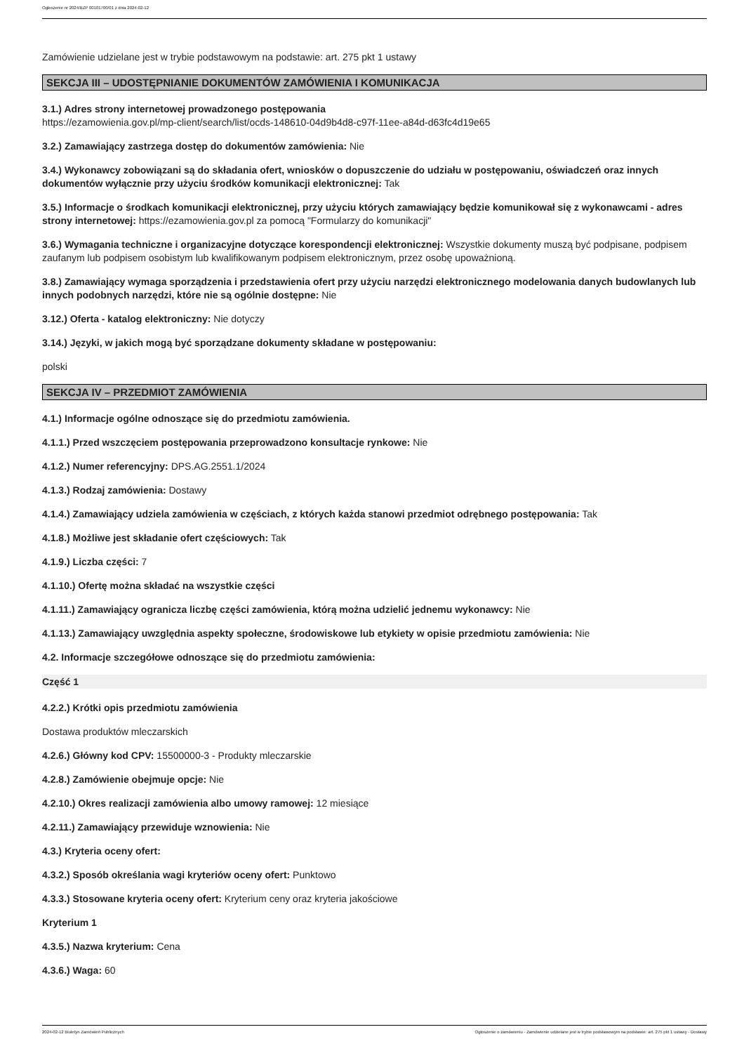Ogłoszenie nr 2024/BZP 00101700/01 z dnia 2024-02-12
Zamówienie udzielane jest w trybie podstawowym na podstawie: art. 275 pkt 1 ustawy
SEKCJA III – UDOSTĘPNIANIE DOKUMENTÓW ZAMÓWIENIA I KOMUNIKACJA
3.1.) Adres strony internetowej prowadzonego postępowania
https://ezamowienia.gov.pl/mp-client/search/list/ocds-148610-04d9b4d8-c97f-11ee-a84d-d63fc4d19e65
3.2.) Zamawiający zastrzega dostęp do dokumentów zamówienia: Nie
3.4.) Wykonawcy zobowiązani są do składania ofert, wniosków o dopuszczenie do udziału w postępowaniu, oświadczeń oraz innych dokumentów wyłącznie przy użyciu środków komunikacji elektronicznej: Tak
3.5.) Informacje o środkach komunikacji elektronicznej, przy użyciu których zamawiający będzie komunikował się z wykonawcami - adres strony internetowej: https://ezamowienia.gov.pl za pomocą "Formularzy do komunikacji"
3.6.) Wymagania techniczne i organizacyjne dotyczące korespondencji elektronicznej: Wszystkie dokumenty muszą być podpisane, podpisem zaufanym lub podpisem osobistym lub kwalifikowanym podpisem elektronicznym, przez osobę upoważnioną.
3.8.) Zamawiający wymaga sporządzenia i przedstawienia ofert przy użyciu narzędzi elektronicznego modelowania danych budowlanych lub innych podobnych narzędzi, które nie są ogólnie dostępne: Nie
3.12.) Oferta - katalog elektroniczny: Nie dotyczy
3.14.) Języki, w jakich mogą być sporządzane dokumenty składane w postępowaniu:
polski
SEKCJA IV – PRZEDMIOT ZAMÓWIENIA
4.1.) Informacje ogólne odnoszące się do przedmiotu zamówienia.
4.1.1.) Przed wszczęciem postępowania przeprowadzono konsultacje rynkowe: Nie
4.1.2.) Numer referencyjny: DPS.AG.2551.1/2024
4.1.3.) Rodzaj zamówienia: Dostawy
4.1.4.) Zamawiający udziela zamówienia w częściach, z których każda stanowi przedmiot odrębnego postępowania: Tak
4.1.8.) Możliwe jest składanie ofert częściowych: Tak
4.1.9.) Liczba części: 7
4.1.10.) Ofertę można składać na wszystkie części
4.1.11.) Zamawiający ogranicza liczbę części zamówienia, którą można udzielić jednemu wykonawcy: Nie
4.1.13.) Zamawiający uwzględnia aspekty społeczne, środowiskowe lub etykiety w opisie przedmiotu zamówienia: Nie
4.2. Informacje szczegółowe odnoszące się do przedmiotu zamówienia:
Część 1
4.2.2.) Krótki opis przedmiotu zamówienia
Dostawa produktów mleczarskich
4.2.6.) Główny kod CPV: 15500000-3 - Produkty mleczarskie
4.2.8.) Zamówienie obejmuje opcje: Nie
4.2.10.) Okres realizacji zamówienia albo umowy ramowej: 12 miesiące
4.2.11.) Zamawiający przewiduje wznowienia: Nie
4.3.) Kryteria oceny ofert:
4.3.2.) Sposób określania wagi kryteriów oceny ofert: Punktowo
4.3.3.) Stosowane kryteria oceny ofert: Kryterium ceny oraz kryteria jakościowe
Kryterium 1
4.3.5.) Nazwa kryterium: Cena
4.3.6.) Waga: 60
2024-02-12 Biuletyn Zamówień Publicznych Ogłoszenie o zamówieniu - Zamówienie udzielane jest w trybie podstawowym na podstawie: art. 275 pkt 1 ustawy - Dostawy